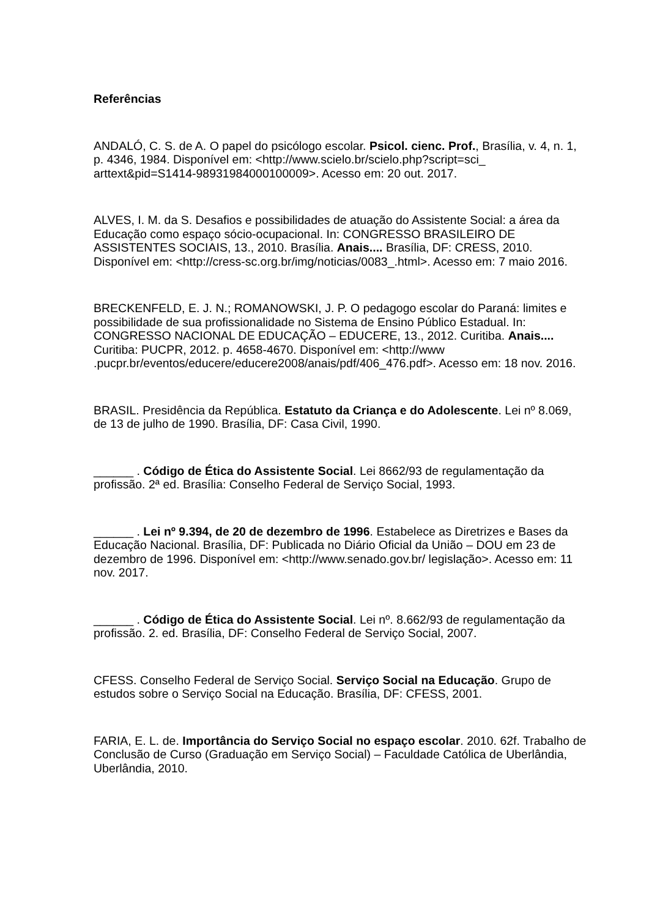Referências
ANDALÓ, C. S. de A. O papel do psicólogo escolar. Psicol. cienc. Prof., Brasília, v. 4, n. 1, p. 4346, 1984. Disponível em: <http://www.scielo.br/scielo.php?script=sci_ arttext&pid=S1414-98931984000100009>. Acesso em: 20 out. 2017.
ALVES, I. M. da S. Desafios e possibilidades de atuação do Assistente Social: a área da Educação como espaço sócio-ocupacional. In: CONGRESSO BRASILEIRO DE ASSISTENTES SOCIAIS, 13., 2010. Brasília. Anais.... Brasília, DF: CRESS, 2010. Disponível em: <http://cress-sc.org.br/img/noticias/0083_.html>. Acesso em: 7 maio 2016.
BRECKENFELD, E. J. N.; ROMANOWSKI, J. P. O pedagogo escolar do Paraná: limites e possibilidade de sua profissionalidade no Sistema de Ensino Público Estadual. In: CONGRESSO NACIONAL DE EDUCAÇÃO – EDUCERE, 13., 2012. Curitiba. Anais.... Curitiba: PUCPR, 2012. p. 4658-4670. Disponível em: <http://www .pucpr.br/eventos/educere/educere2008/anais/pdf/406_476.pdf>. Acesso em: 18 nov. 2016.
BRASIL. Presidência da República. Estatuto da Criança e do Adolescente. Lei nº 8.069, de 13 de julho de 1990. Brasília, DF: Casa Civil, 1990.
______ . Código de Ética do Assistente Social. Lei 8662/93 de regulamentação da profissão. 2ª ed. Brasília: Conselho Federal de Serviço Social, 1993.
______ . Lei nº 9.394, de 20 de dezembro de 1996. Estabelece as Diretrizes e Bases da Educação Nacional. Brasília, DF: Publicada no Diário Oficial da União – DOU em 23 de dezembro de 1996. Disponível em: <http://www.senado.gov.br/ legislação>. Acesso em: 11 nov. 2017.
______ . Código de Ética do Assistente Social. Lei nº. 8.662/93 de regulamentação da profissão. 2. ed. Brasília, DF: Conselho Federal de Serviço Social, 2007.
CFESS. Conselho Federal de Serviço Social. Serviço Social na Educação. Grupo de estudos sobre o Serviço Social na Educação. Brasília, DF: CFESS, 2001.
FARIA, E. L. de. Importância do Serviço Social no espaço escolar. 2010. 62f. Trabalho de Conclusão de Curso (Graduação em Serviço Social) – Faculdade Católica de Uberlândia, Uberlândia, 2010.